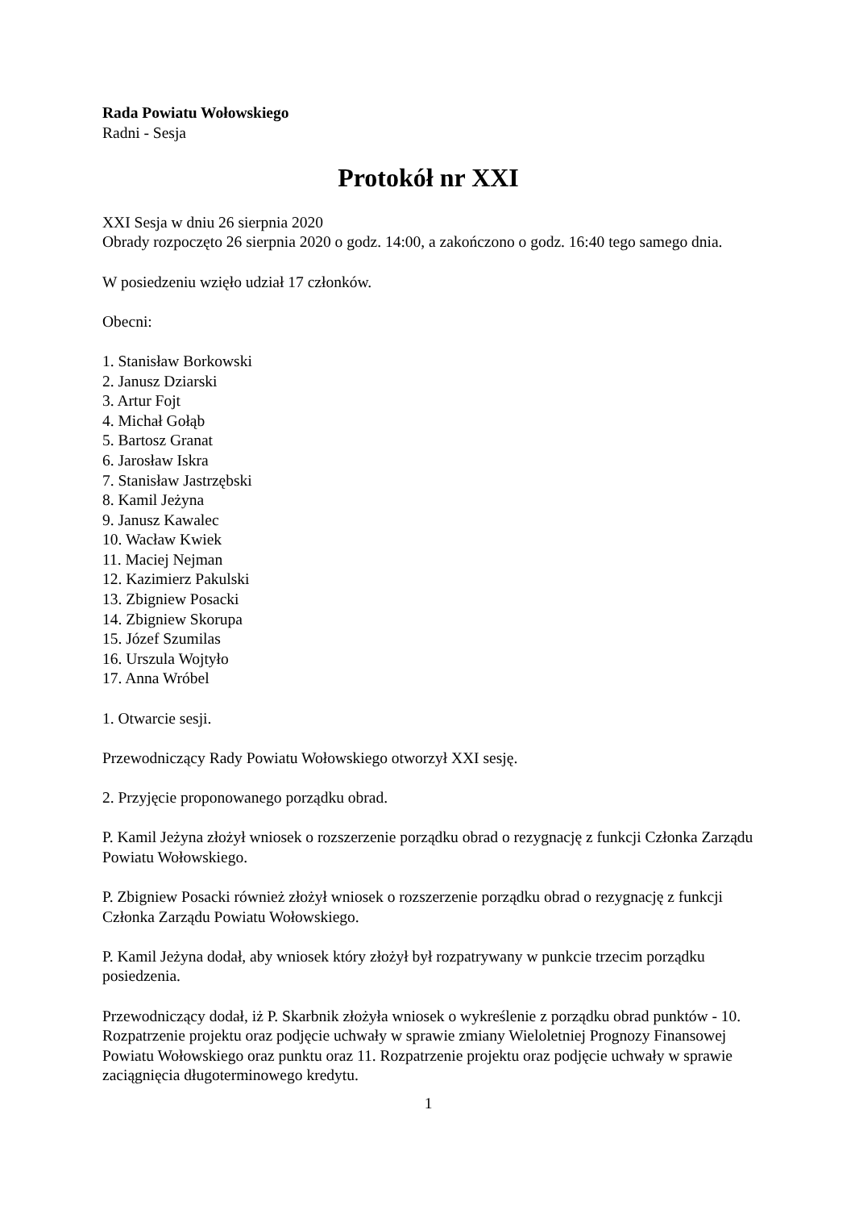Rada Powiatu Wołowskiego
Radni - Sesja
Protokół nr XXI
XXI Sesja w dniu 26 sierpnia 2020
Obrady rozpoczęto 26 sierpnia 2020 o godz. 14:00, a zakończono o godz. 16:40 tego samego dnia.
W posiedzeniu wzięło udział 17 członków.
Obecni:
1. Stanisław Borkowski
2. Janusz Dziarski
3. Artur Fojt
4. Michał Gołąb
5. Bartosz Granat
6. Jarosław Iskra
7. Stanisław Jastrzębski
8. Kamil Jeżyna
9. Janusz Kawalec
10. Wacław Kwiek
11. Maciej Nejman
12. Kazimierz Pakulski
13. Zbigniew Posacki
14. Zbigniew Skorupa
15. Józef Szumilas
16. Urszula Wojtyło
17. Anna Wróbel
1. Otwarcie sesji.
Przewodniczący Rady Powiatu Wołowskiego otworzył XXI sesję.
2. Przyjęcie proponowanego porządku obrad.
P. Kamil Jeżyna złożył wniosek o rozszerzenie porządku obrad o rezygnację z funkcji Członka Zarządu Powiatu Wołowskiego.
P. Zbigniew Posacki również złożył wniosek o rozszerzenie porządku obrad o rezygnację z funkcji Członka Zarządu Powiatu Wołowskiego.
P. Kamil Jeżyna dodał, aby wniosek który złożył był rozpatrywany w punkcie trzecim porządku posiedzenia.
Przewodniczący dodał, iż P. Skarbnik złożyła wniosek o wykreślenie z porządku obrad punktów - 10. Rozpatrzenie projektu oraz podjęcie uchwały w sprawie zmiany Wieloletniej Prognozy Finansowej Powiatu Wołowskiego oraz punktu oraz 11. Rozpatrzenie projektu oraz podjęcie uchwały w sprawie zaciągnięcia długoterminowego kredytu.
1